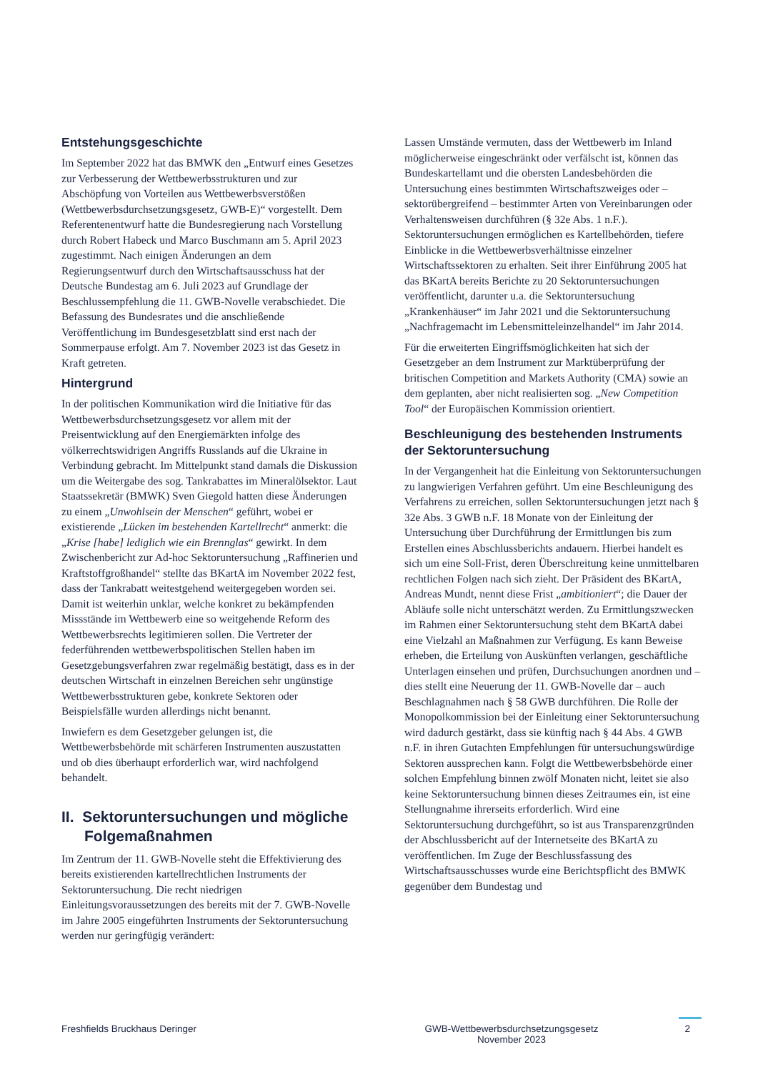Entstehungsgeschichte
Im September 2022 hat das BMWK den „Entwurf eines Gesetzes zur Verbesserung der Wettbewerbsstrukturen und zur Abschöpfung von Vorteilen aus Wettbewerbsverstößen (Wettbewerbsdurchsetzungsgesetz, GWB-E)“ vorgestellt. Dem Referentenentwurf hatte die Bundesregierung nach Vorstellung durch Robert Habeck und Marco Buschmann am 5. April 2023 zugestimmt. Nach einigen Änderungen an dem Regierungsentwurf durch den Wirtschaftsausschuss hat der Deutsche Bundestag am 6. Juli 2023 auf Grundlage der Beschlussempfehlung die 11. GWB-Novelle verabschiedet. Die Befassung des Bundesrates und die anschließende Veröffentlichung im Bundesgesetzblatt sind erst nach der Sommerpause erfolgt. Am 7. November 2023 ist das Gesetz in Kraft getreten.
Hintergrund
In der politischen Kommunikation wird die Initiative für das Wettbewerbsdurchsetzungsgesetz vor allem mit der Preisentwicklung auf den Energiemärkten infolge des völkerrechtswidrigen Angriffs Russlands auf die Ukraine in Verbindung gebracht. Im Mittelpunkt stand damals die Diskussion um die Weitergabe des sog. Tankrabattes im Mineralölsektor. Laut Staatssekretär (BMWK) Sven Giegold hatten diese Änderungen zu einem „Unwohlsein der Menschen“ geführt, wobei er existierende „Lücken im bestehenden Kartellrecht“ anmerkt: die „Krise [habe] lediglich wie ein Brennglas“ gewirkt. In dem Zwischenbericht zur Ad-hoc Sektoruntersuchung „Raffinerien und Kraftstoffgroßhandel“ stellte das BKartA im November 2022 fest, dass der Tankrabatt weitestgehend weitergegeben worden sei. Damit ist weiterhin unklar, welche konkret zu bekämpfenden Missstände im Wettbewerb eine so weitgehende Reform des Wettbewerbsrechts legitimieren sollen. Die Vertreter der federführenden wettbewerbspolitischen Stellen haben im Gesetzgebungsverfahren zwar regelmäßig bestätigt, dass es in der deutschen Wirtschaft in einzelnen Bereichen sehr ungünstige Wettbewerbsstrukturen gebe, konkrete Sektoren oder Beispielsfälle wurden allerdings nicht benannt.
Inwiefern es dem Gesetzgeber gelungen ist, die Wettbewerbsbehörde mit schärferen Instrumenten auszustatten und ob dies überhaupt erforderlich war, wird nachfolgend behandelt.
II. Sektoruntersuchungen und mögliche Folgemaßnahmen
Im Zentrum der 11. GWB-Novelle steht die Effektivierung des bereits existierenden kartellrechtlichen Instruments der Sektoruntersuchung. Die recht niedrigen Einleitungsvoraussetzungen des bereits mit der 7. GWB-Novelle im Jahre 2005 eingeführten Instruments der Sektoruntersuchung werden nur geringfügig verändert:
Lassen Umstände vermuten, dass der Wettbewerb im Inland möglicherweise eingeschränkt oder verfälscht ist, können das Bundeskartellamt und die obersten Landesbehörden die Untersuchung eines bestimmten Wirtschaftszweiges oder – sektorübergreifend – bestimmter Arten von Vereinbarungen oder Verhaltensweisen durchführen (§ 32e Abs. 1 n.F.). Sektoruntersuchungen ermöglichen es Kartellbehörden, tiefere Einblicke in die Wettbewerbsverhältnisse einzelner Wirtschaftssektoren zu erhalten. Seit ihrer Einführung 2005 hat das BKartA bereits Berichte zu 20 Sektoruntersuchungen veröffentlicht, darunter u.a. die Sektoruntersuchung „Krankenhäuser“ im Jahr 2021 und die Sektoruntersuchung „Nachfragemacht im Lebensmitteleinzelhandel“ im Jahr 2014.
Für die erweiterten Eingriffsmöglichkeiten hat sich der Gesetzgeber an dem Instrument zur Marktüberprüfung der britischen Competition and Markets Authority (CMA) sowie an dem geplanten, aber nicht realisierten sog. „New Competition Tool“ der Europäischen Kommission orientiert.
Beschleunigung des bestehenden Instruments der Sektoruntersuchung
In der Vergangenheit hat die Einleitung von Sektoruntersuchungen zu langwierigen Verfahren geführt. Um eine Beschleunigung des Verfahrens zu erreichen, sollen Sektoruntersuchungen jetzt nach § 32e Abs. 3 GWB n.F. 18 Monate von der Einleitung der Untersuchung über Durchführung der Ermittlungen bis zum Erstellen eines Abschlussberichts andauern. Hierbei handelt es sich um eine Soll-Frist, deren Überschreitung keine unmittelbaren rechtlichen Folgen nach sich zieht. Der Präsident des BKartA, Andreas Mundt, nennt diese Frist „ambitioniert“; die Dauer der Abläufe solle nicht unterschätzt werden. Zu Ermittlungszwecken im Rahmen einer Sektoruntersuchung steht dem BKartA dabei eine Vielzahl an Maßnahmen zur Verfügung. Es kann Beweise erheben, die Erteilung von Auskünften verlangen, geschäftliche Unterlagen einsehen und prüfen, Durchsuchungen anordnen und – dies stellt eine Neuerung der 11. GWB-Novelle dar – auch Beschlagnahmen nach § 58 GWB durchführen. Die Rolle der Monopolkommission bei der Einleitung einer Sektoruntersuchung wird dadurch gestärkt, dass sie künftig nach § 44 Abs. 4 GWB n.F. in ihren Gutachten Empfehlungen für untersuchungswürdige Sektoren aussprechen kann. Folgt die Wettbewerbsbehörde einer solchen Empfehlung binnen zwölf Monaten nicht, leitet sie also keine Sektoruntersuchung binnen dieses Zeitraumes ein, ist eine Stellungnahme ihrerseits erforderlich. Wird eine Sektoruntersuchung durchgeführt, so ist aus Transparenzgründen der Abschlussbericht auf der Internetseite des BKartA zu veröffentlichen. Im Zuge der Beschlussfassung des Wirtschaftsausschusses wurde eine Berichtspflicht des BMWK gegenüber dem Bundestag und
Freshfields Bruckhaus Deringer GWB-Wettbewerbsdurchsetzungsgesetz
November 2023
2